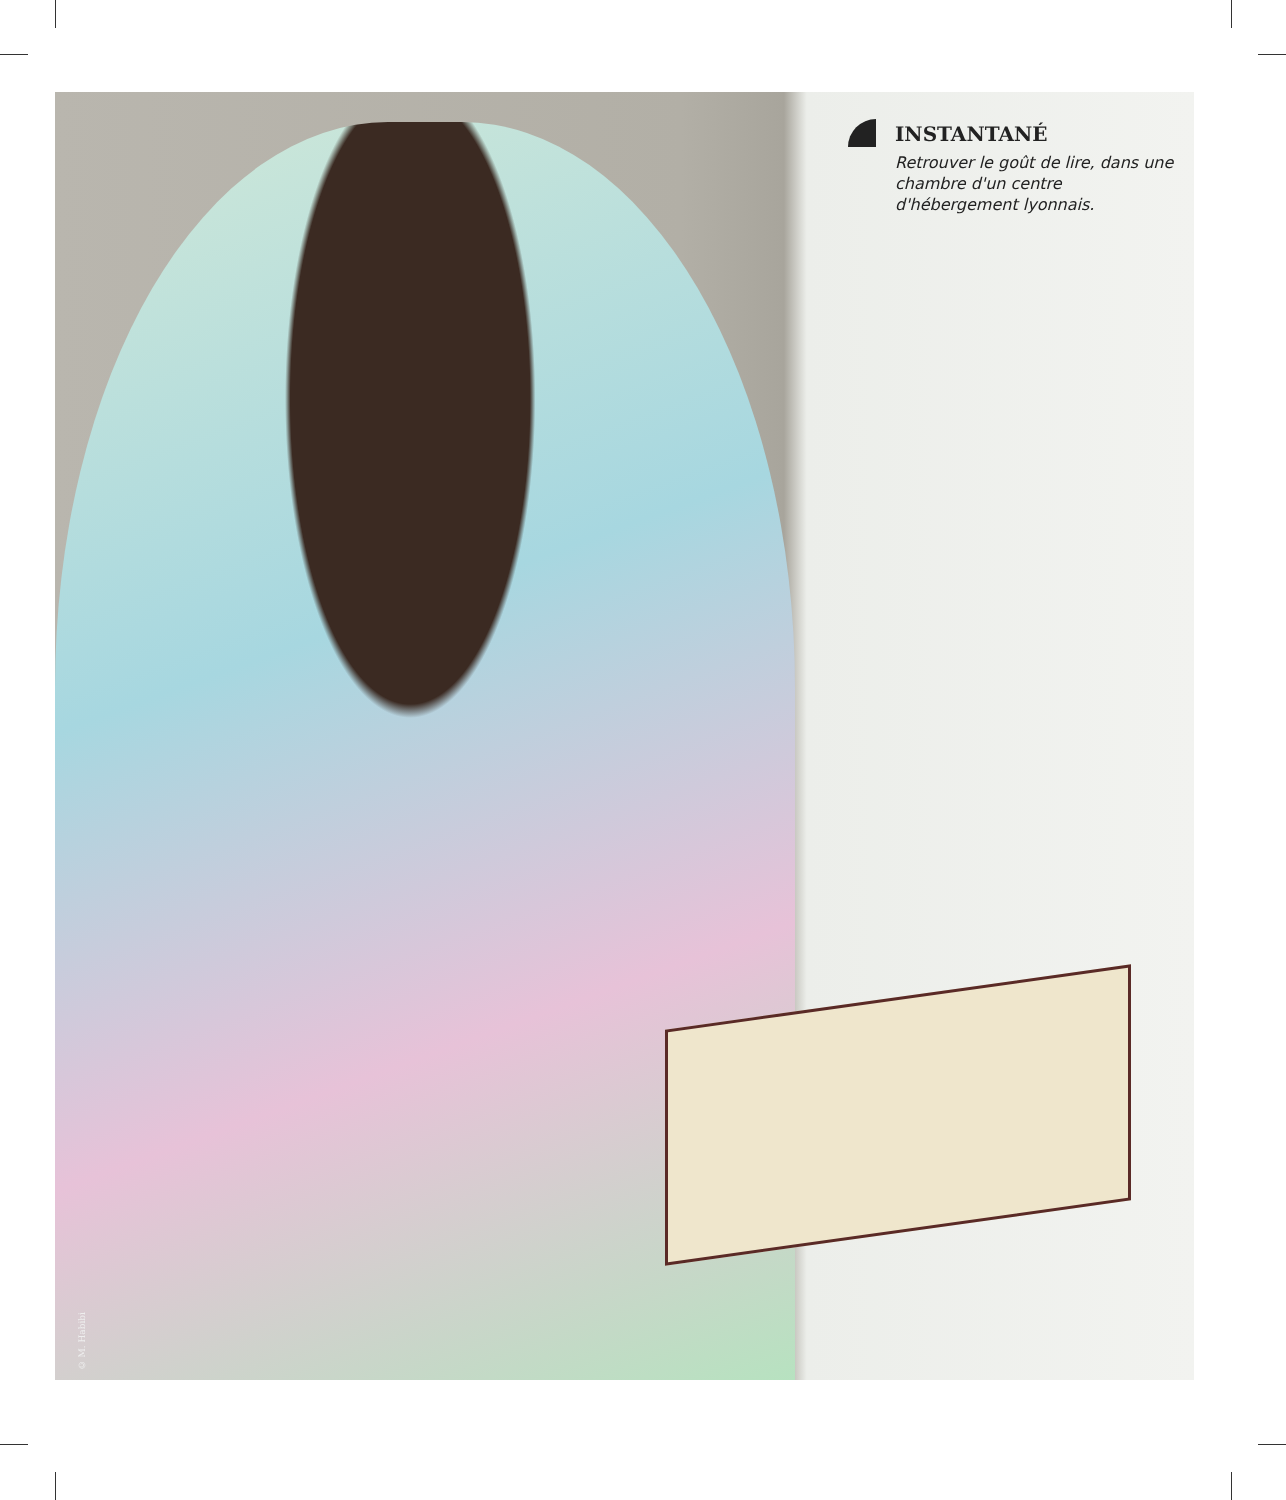INSTANTANÉ
Retrouver le goût de lire, dans une chambre d'un centre d'hébergement lyonnais.
© M. Habibi